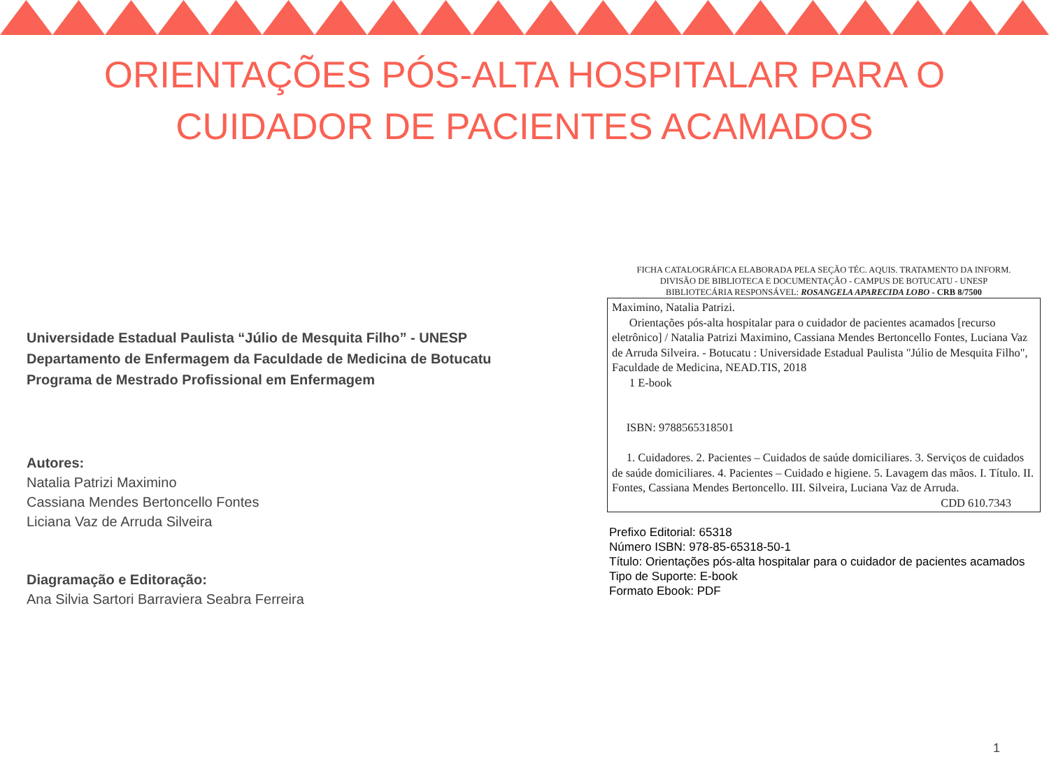ORIENTAÇÕES PÓS-ALTA HOSPITALAR PARA O
CUIDADOR DE PACIENTES ACAMADOS
Universidade Estadual Paulista “Júlio de Mesquita Filho” - UNESP
Departamento de Enfermagem da Faculdade de Medicina de Botucatu
Programa de Mestrado Profissional em Enfermagem
Autores:
Natalia Patrizi Maximino
Cassiana Mendes Bertoncello Fontes
Liciana Vaz de Arruda Silveira
Diagramação e Editoração:
Ana Silvia Sartori Barraviera Seabra Ferreira
FICHA CATALOGRÁFICA ELABORADA PELA SEÇÃO TÉC. AQUIS. TRATAMENTO DA INFORM.
DIVISÃO DE BIBLIOTECA E DOCUMENTAÇÃO - CAMPUS DE BOTUCATU - UNESP
BIBLIOTECÁRIA RESPONSÁVEL: ROSANGELA APARECIDA LOBO - CRB 8/7500
Maximino, Natalia Patrizi.
Orientações pós-alta hospitalar para o cuidador de pacientes acamados [recurso eletrônico] / Natalia Patrizi Maximino, Cassiana Mendes Bertoncello Fontes, Luciana Vaz de Arruda Silveira. - Botucatu : Universidade Estadual Paulista "Júlio de Mesquita Filho", Faculdade de Medicina, NEAD.TIS, 2018
1 E-book
ISBN: 9788565318501
1. Cuidadores. 2. Pacientes – Cuidados de saúde domiciliares. 3. Serviços de cuidados de saúde domiciliares. 4. Pacientes – Cuidado e higiene. 5. Lavagem das mãos. I. Título. II. Fontes, Cassiana Mendes Bertoncello. III. Silveira, Luciana Vaz de Arruda.
CDD 610.7343
Prefixo Editorial: 65318
Número ISBN: 978-85-65318-50-1
Título: Orientações pós-alta hospitalar para o cuidador de pacientes acamados
Tipo de Suporte: E-book
Formato Ebook: PDF
1